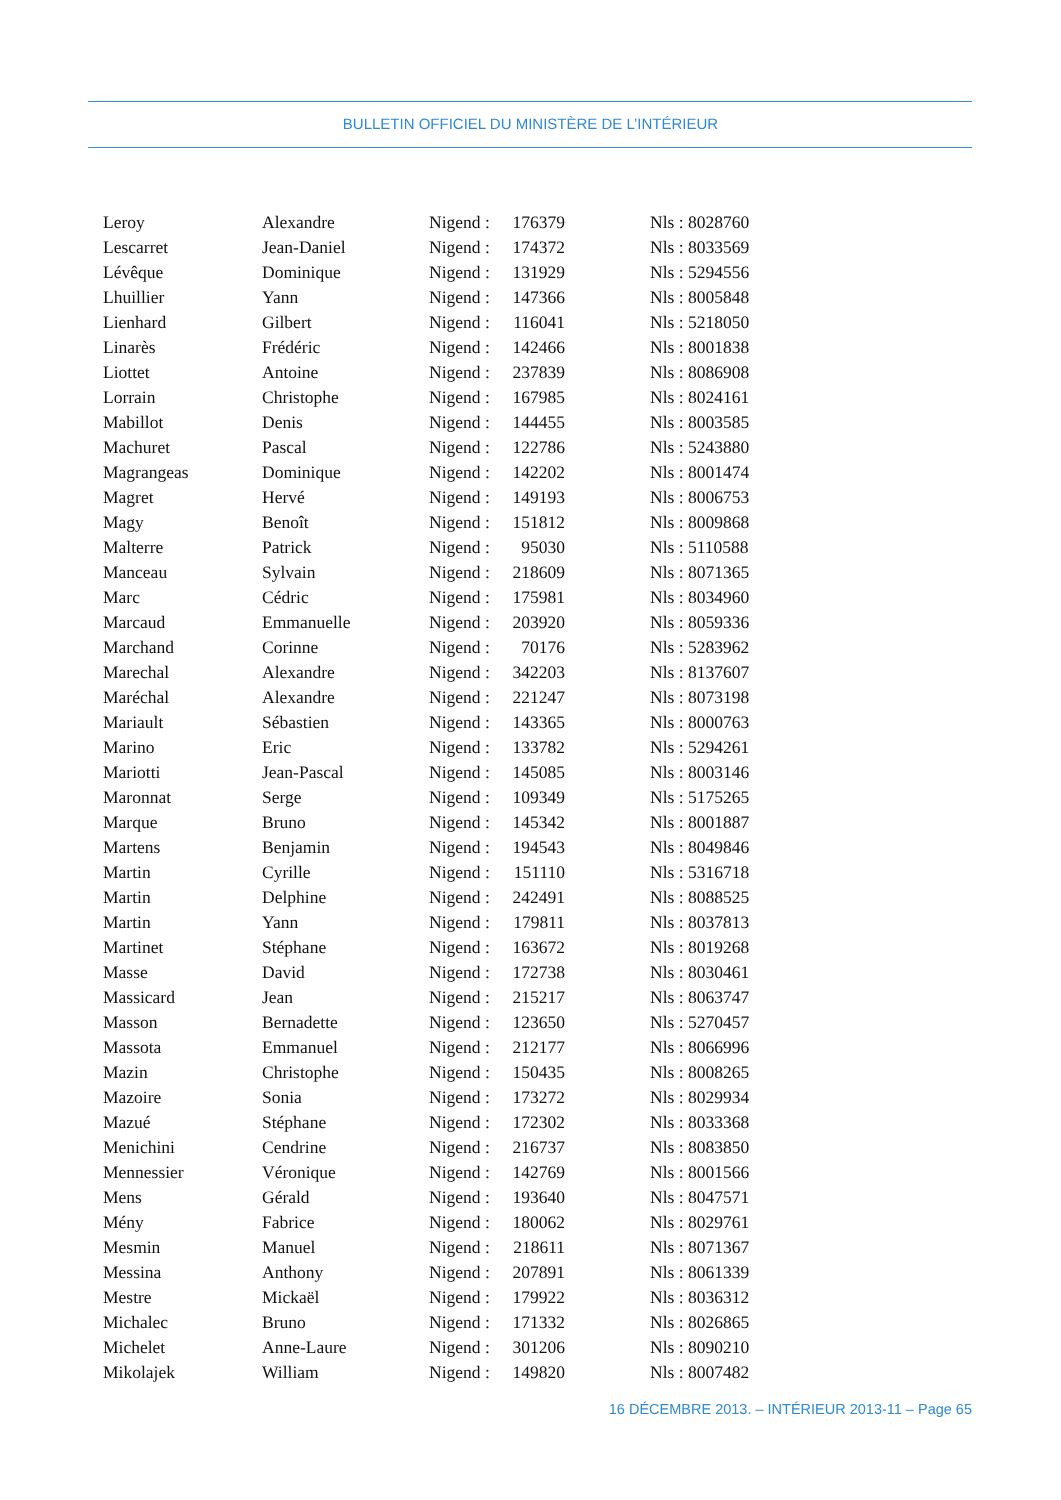BULLETIN OFFICIEL DU MINISTÈRE DE L’INTÉRIEUR
| Leroy | Alexandre | Nigend : | 176379 | Nls : 8028760 |
| Lescarret | Jean-Daniel | Nigend : | 174372 | Nls : 8033569 |
| Lévêque | Dominique | Nigend : | 131929 | Nls : 5294556 |
| Lhuillier | Yann | Nigend : | 147366 | Nls : 8005848 |
| Lienhard | Gilbert | Nigend : | 116041 | Nls : 5218050 |
| Linarès | Frédéric | Nigend : | 142466 | Nls : 8001838 |
| Liottet | Antoine | Nigend : | 237839 | Nls : 8086908 |
| Lorrain | Christophe | Nigend : | 167985 | Nls : 8024161 |
| Mabillot | Denis | Nigend : | 144455 | Nls : 8003585 |
| Machuret | Pascal | Nigend : | 122786 | Nls : 5243880 |
| Magrangeas | Dominique | Nigend : | 142202 | Nls : 8001474 |
| Magret | Hervé | Nigend : | 149193 | Nls : 8006753 |
| Magy | Benoît | Nigend : | 151812 | Nls : 8009868 |
| Malterre | Patrick | Nigend : | 95030 | Nls : 5110588 |
| Manceau | Sylvain | Nigend : | 218609 | Nls : 8071365 |
| Marc | Cédric | Nigend : | 175981 | Nls : 8034960 |
| Marcaud | Emmanuelle | Nigend : | 203920 | Nls : 8059336 |
| Marchand | Corinne | Nigend : | 70176 | Nls : 5283962 |
| Marechal | Alexandre | Nigend : | 342203 | Nls : 8137607 |
| Maréchal | Alexandre | Nigend : | 221247 | Nls : 8073198 |
| Mariault | Sébastien | Nigend : | 143365 | Nls : 8000763 |
| Marino | Eric | Nigend : | 133782 | Nls : 5294261 |
| Mariotti | Jean-Pascal | Nigend : | 145085 | Nls : 8003146 |
| Maronnat | Serge | Nigend : | 109349 | Nls : 5175265 |
| Marque | Bruno | Nigend : | 145342 | Nls : 8001887 |
| Martens | Benjamin | Nigend : | 194543 | Nls : 8049846 |
| Martin | Cyrille | Nigend : | 151110 | Nls : 5316718 |
| Martin | Delphine | Nigend : | 242491 | Nls : 8088525 |
| Martin | Yann | Nigend : | 179811 | Nls : 8037813 |
| Martinet | Stéphane | Nigend : | 163672 | Nls : 8019268 |
| Masse | David | Nigend : | 172738 | Nls : 8030461 |
| Massicard | Jean | Nigend : | 215217 | Nls : 8063747 |
| Masson | Bernadette | Nigend : | 123650 | Nls : 5270457 |
| Massota | Emmanuel | Nigend : | 212177 | Nls : 8066996 |
| Mazin | Christophe | Nigend : | 150435 | Nls : 8008265 |
| Mazoire | Sonia | Nigend : | 173272 | Nls : 8029934 |
| Mazué | Stéphane | Nigend : | 172302 | Nls : 8033368 |
| Menichini | Cendrine | Nigend : | 216737 | Nls : 8083850 |
| Mennessier | Véronique | Nigend : | 142769 | Nls : 8001566 |
| Mens | Gérald | Nigend : | 193640 | Nls : 8047571 |
| Mény | Fabrice | Nigend : | 180062 | Nls : 8029761 |
| Mesmin | Manuel | Nigend : | 218611 | Nls : 8071367 |
| Messina | Anthony | Nigend : | 207891 | Nls : 8061339 |
| Mestre | Mickaël | Nigend : | 179922 | Nls : 8036312 |
| Michalec | Bruno | Nigend : | 171332 | Nls : 8026865 |
| Michelet | Anne-Laure | Nigend : | 301206 | Nls : 8090210 |
| Mikolajek | William | Nigend : | 149820 | Nls : 8007482 |
16 DÉCEMBRE 2013. – INTÉRIEUR 2013-11 – Page 65